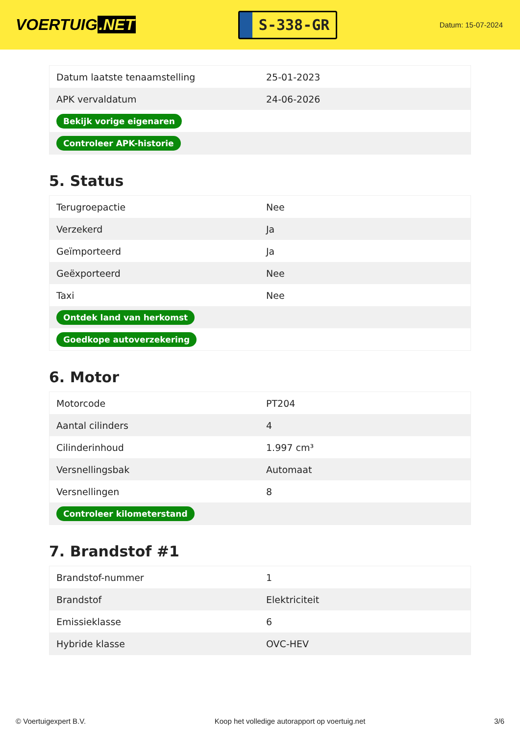VOERTUIG.NET
S-338-GR
Datum: 15-07-2024
| Datum laatste tenaamstelling | 25-01-2023 |
| APK vervaldatum | 24-06-2026 |
| Bekijk vorige eigenaren | |
| Controleer APK-historie | |
5. Status
| Terugroepactie | Nee |
| Verzekerd | Ja |
| Geïmporteerd | Ja |
| Geëxporteerd | Nee |
| Taxi | Nee |
| Ontdek land van herkomst | |
| Goedkope autoverzekering | |
6. Motor
| Motorcode | PT204 |
| Aantal cilinders | 4 |
| Cilinderinhoud | 1.997 cm³ |
| Versnellingsbak | Automaat |
| Versnellingen | 8 |
| Controleer kilometerstand | |
7. Brandstof #1
| Brandstof-nummer | 1 |
| Brandstof | Elektriciteit |
| Emissieklasse | 6 |
| Hybride klasse | OVC-HEV |
© Voertuigexpert B.V. Koop het volledige autorapport op voertuig.net 3/6